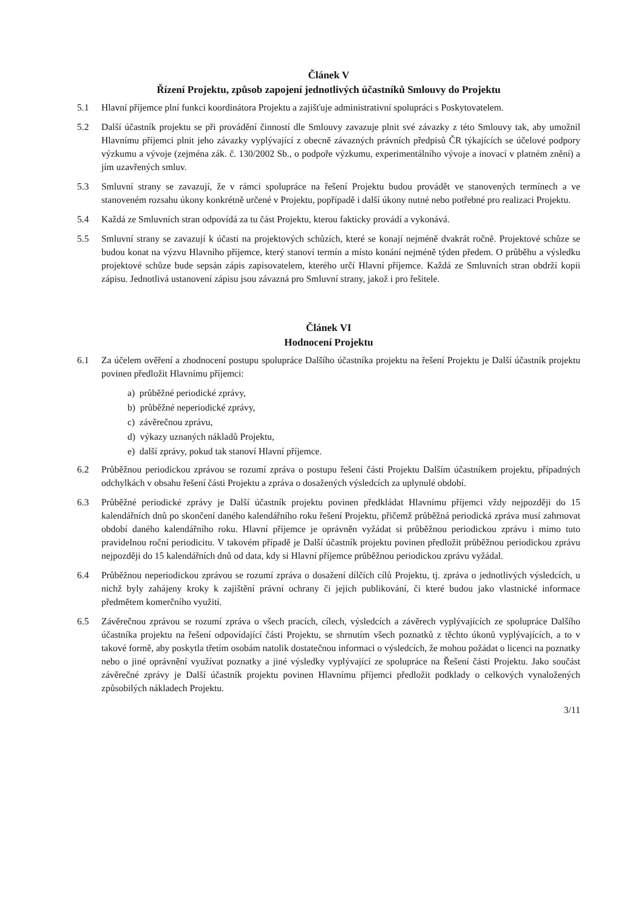Článek V
Řízení Projektu, způsob zapojení jednotlivých účastníků Smlouvy do Projektu
5.1 Hlavní příjemce plní funkci koordinátora Projektu a zajišťuje administrativní spolupráci s Poskytovatelem.
5.2 Další účastník projektu se při provádění činností dle Smlouvy zavazuje plnit své závazky z této Smlouvy tak, aby umožnil Hlavnímu příjemci plnit jeho závazky vyplývající z obecně závazných právních předpisů ČR týkajících se účelové podpory výzkumu a vývoje (zejména zák. č. 130/2002 Sb., o podpoře výzkumu, experimentálního vývoje a inovací v platném znění) a jím uzavřených smluv.
5.3 Smluvní strany se zavazují, že v rámci spolupráce na řešení Projektu budou provádět ve stanovených termínech a ve stanoveném rozsahu úkony konkrétně určené v Projektu, popřípadě i další úkony nutné nebo potřebné pro realizaci Projektu.
5.4 Každá ze Smluvních stran odpovídá za tu část Projektu, kterou fakticky provádí a vykonává.
5.5 Smluvní strany se zavazují k účasti na projektových schůzích, které se konají nejméně dvakrát ročně. Projektové schůze se budou konat na výzvu Hlavního příjemce, který stanoví termín a místo konání nejméně týden předem. O průběhu a výsledku projektové schůze bude sepsán zápis zapisovatelem, kterého určí Hlavní příjemce. Každá ze Smluvních stran obdrží kopii zápisu. Jednotlivá ustanovení zápisu jsou závazná pro Smluvní strany, jakož i pro řešitele.
Článek VI
Hodnocení Projektu
6.1 Za účelem ověření a zhodnocení postupu spolupráce Dalšího účastníka projektu na řešení Projektu je Další účastník projektu povinen předložit Hlavnímu příjemci:
a) průběžné periodické zprávy,
b) průběžné neperiodické zprávy,
c) závěrečnou zprávu,
d) výkazy uznaných nákladů Projektu,
e) další zprávy, pokud tak stanoví Hlavní příjemce.
6.2 Průběžnou periodickou zprávou se rozumí zpráva o postupu řešení části Projektu Dalším účastníkem projektu, případných odchylkách v obsahu řešení části Projektu a zpráva o dosažených výsledcích za uplynulé období.
6.3 Průběžné periodické zprávy je Další účastník projektu povinen předkládat Hlavnímu příjemci vždy nejpozději do 15 kalendářních dnů po skončení daného kalendářního roku řešení Projektu, přičemž průběžná periodická zpráva musí zahrnovat období daného kalendářního roku. Hlavní příjemce je oprávněn vyžádat si průběžnou periodickou zprávu i mimo tuto pravidelnou roční periodicitu. V takovém případě je Další účastník projektu povinen předložit průběžnou periodickou zprávu nejpozději do 15 kalendářních dnů od data, kdy si Hlavní příjemce průběžnou periodickou zprávu vyžádal.
6.4 Průběžnou neperiodickou zprávou se rozumí zpráva o dosažení dílčích cílů Projektu, tj. zpráva o jednotlivých výsledcích, u nichž byly zahájeny kroky k zajištění právní ochrany či jejich publikování, či které budou jako vlastnické informace předmětem komerčního využití.
6.5 Závěrečnou zprávou se rozumí zpráva o všech pracích, cílech, výsledcích a závěrech vyplývajících ze spolupráce Dalšího účastníka projektu na řešení odpovídající části Projektu, se shrnutím všech poznatků z těchto úkonů vyplývajících, a to v takové formě, aby poskytla třetím osobám natolik dostatečnou informaci o výsledcích, že mohou požádat o licenci na poznatky nebo o jiné oprávnění využívat poznatky a jiné výsledky vyplývající ze spolupráce na Řešení části Projektu. Jako součást závěrečné zprávy je Další účastník projektu povinen Hlavnímu příjemci předložit podklady o celkových vynaložených způsobilých nákladech Projektu.
3/11